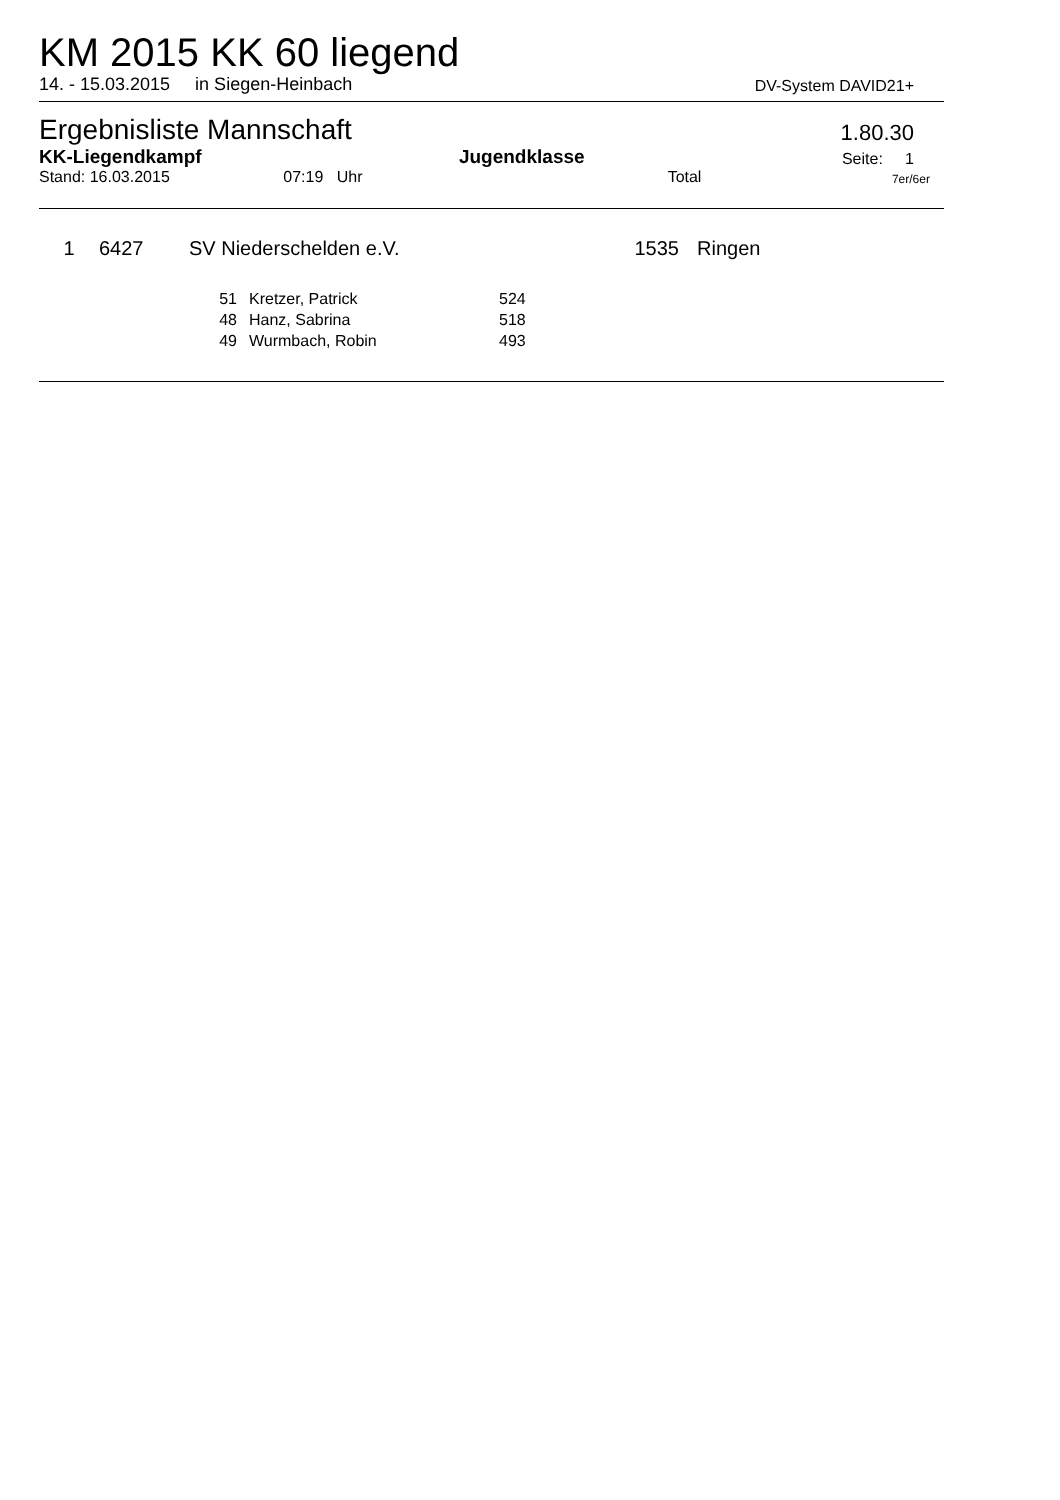KM 2015 KK 60 liegend
14. - 15.03.2015 in Siegen-Heinbach DV-System DAVID21+
Ergebnisliste Mannschaft 1.80.30
KK-Liegendkampf Jugendklasse Seite: 1
Stand: 16.03.2015 07:19 Uhr Total 7er/6er
| 1 | 6427 | SV Niederschelden e.V. | 1535 | Ringen |
| 51 | Kretzer, Patrick | 524 |
| 48 | Hanz, Sabrina | 518 |
| 49 | Wurmbach, Robin | 493 |